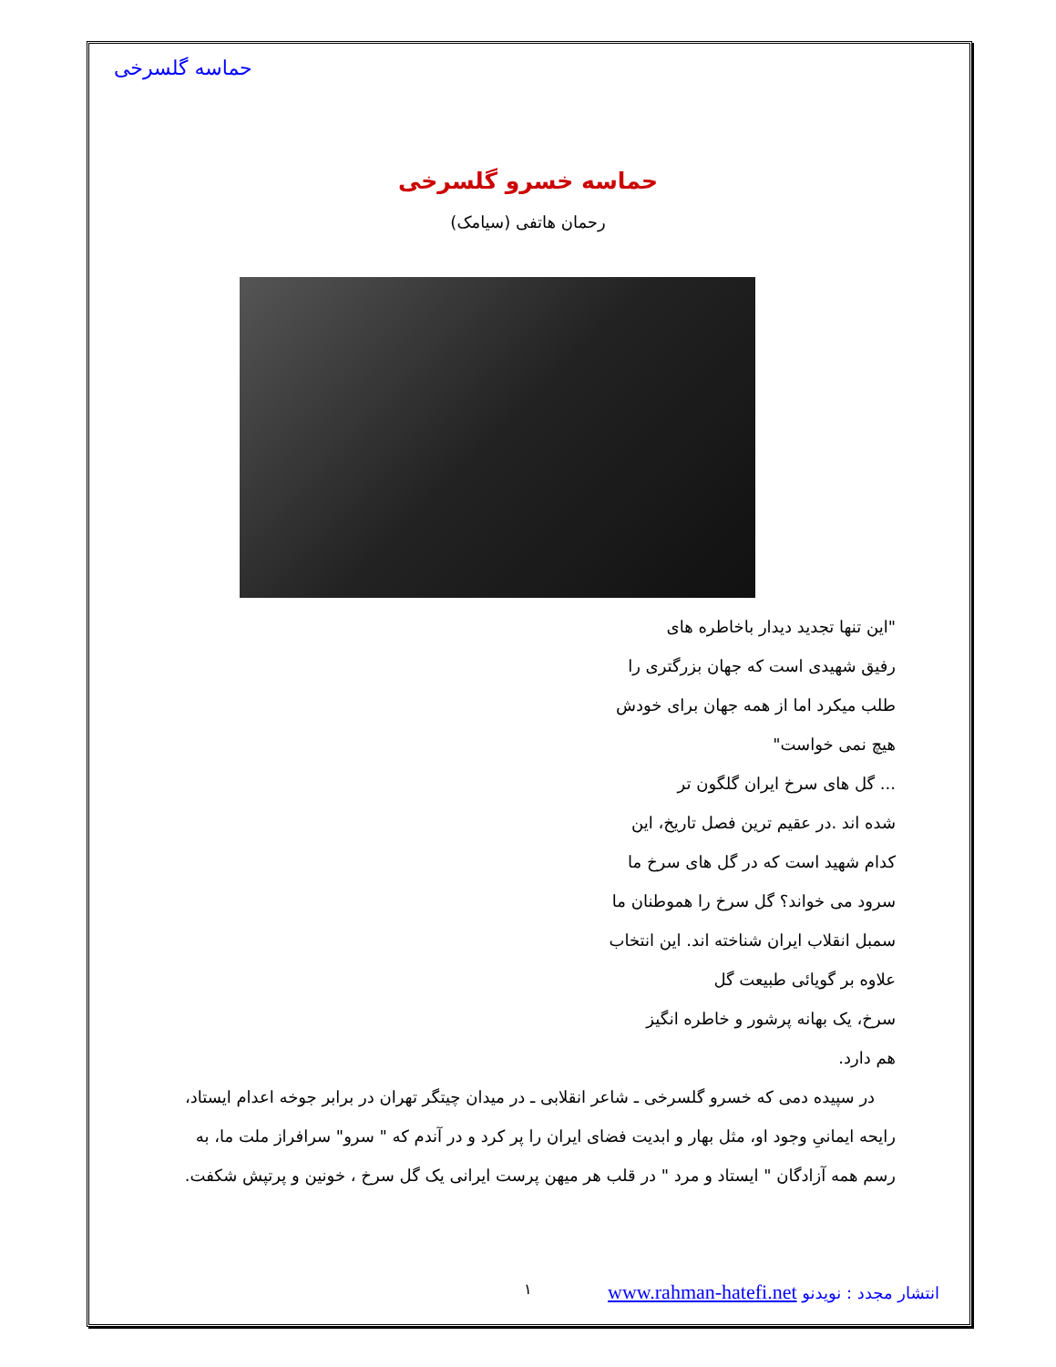حماسه گلسرخی
حماسه خسرو گلسرخی
رحمان هاتفی (سیامک)
"این تنها تجدید دیدار باخاطره های
رفیق شهیدی است که جهان بزرگتری را
طلب میکرد اما از همه جهان برای خودش
هیچ نمی خواست"
... گل های سرخ ایران گلگون تر
شده اند .در عقیم ترین فصل تاریخ، این
کدام شهید است که در گل های سرخ ما
سرود می خواند؟ گل سرخ را هموطنان ما
سمبل انقلاب ایران شناخته اند. این انتخاب
علاوه بر گویائی طبیعت گل
سرخ، یک بهانه پرشور و خاطره انگیز
هم دارد.
در سپیده دمی که خسرو گلسرخی ـ شاعر انقلابی ـ در میدان چیتگر تهران در برابر جوخه اعدام ایستاد، رایحه ایمانیِ وجود او، مثل بهار و ابدیت فضای ایران را پر کرد و در آندم که " سرو" سرافراز ملت ما، به رسم همه آزادگان " ایستاد و مرد " در قلب هر میهن پرست ایرانی یک گل سرخ ، خونین و پرتپش شکفت.
انتشار مجدد : نویدنو www.rahman-hatefi.net
١